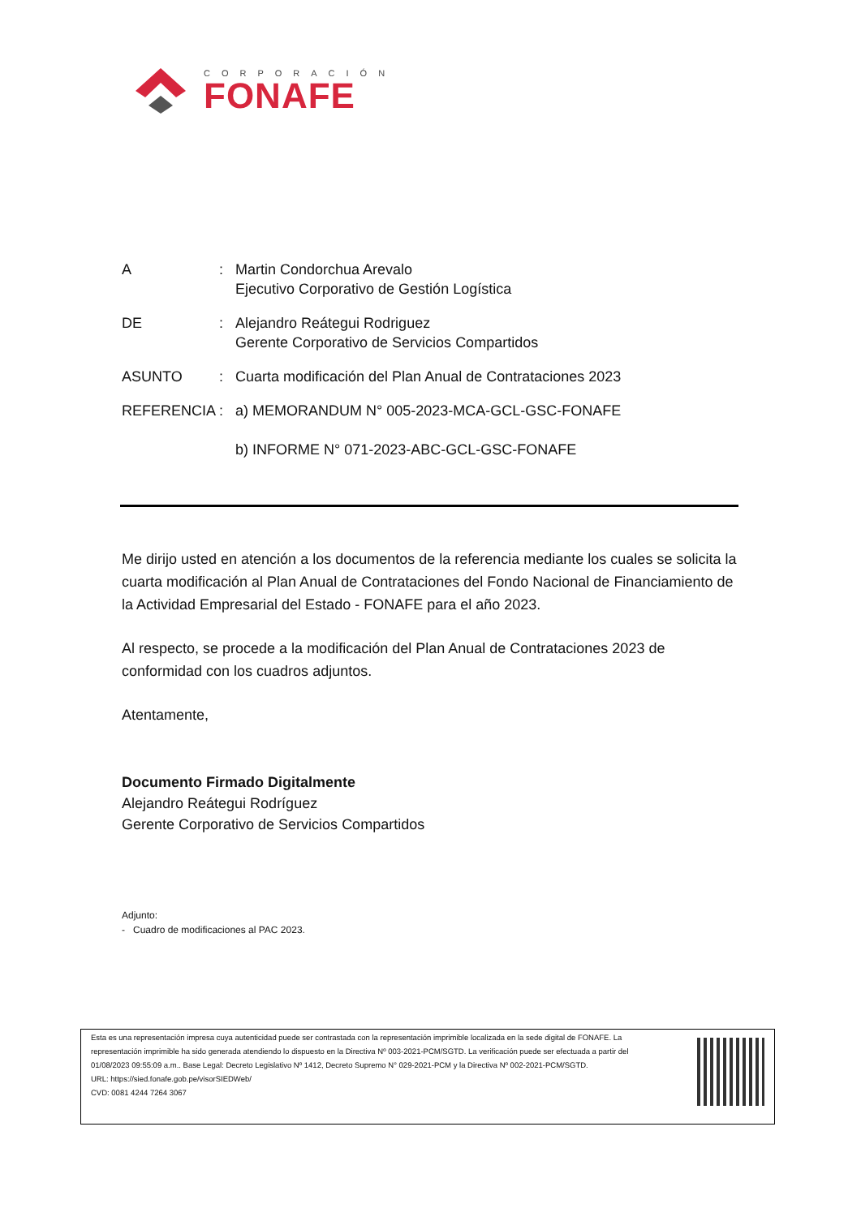CORPORACIÓN
FONAFE
A : Martin Condorchua Arevalo
Ejecutivo Corporativo de Gestión Logística
DE : Alejandro Reátegui Rodriguez
Gerente Corporativo de Servicios Compartidos
ASUNTO : Cuarta modificación del Plan Anual de Contrataciones 2023
REFERENCIA : a) MEMORANDUM N° 005-2023-MCA-GCL-GSC-FONAFE
b) INFORME N° 071-2023-ABC-GCL-GSC-FONAFE
Me dirijo usted en atención a los documentos de la referencia mediante los cuales se solicita la cuarta modificación al Plan Anual de Contrataciones del Fondo Nacional de Financiamiento de la Actividad Empresarial del Estado - FONAFE para el año 2023.
Al respecto, se procede a la modificación del Plan Anual de Contrataciones 2023 de conformidad con los cuadros adjuntos.
Atentamente,
Documento Firmado Digitalmente
Alejandro Reátegui Rodríguez
Gerente Corporativo de Servicios Compartidos
Adjunto:
- Cuadro de modificaciones al PAC 2023.
Esta es una representación impresa cuya autenticidad puede ser contrastada con la representación imprimible localizada en la sede digital de FONAFE. La representación imprimible ha sido generada atendiendo lo dispuesto en la Directiva Nº 003-2021-PCM/SGTD. La verificación puede ser efectuada a partir del 01/08/2023 09:55:09 a.m.. Base Legal: Decreto Legislativo Nº 1412, Decreto Supremo N° 029-2021-PCM y la Directiva Nº 002-2021-PCM/SGTD.
URL: https://sied.fonafe.gob.pe/visorSIEDWeb/
CVD: 0081 4244 7264 3067